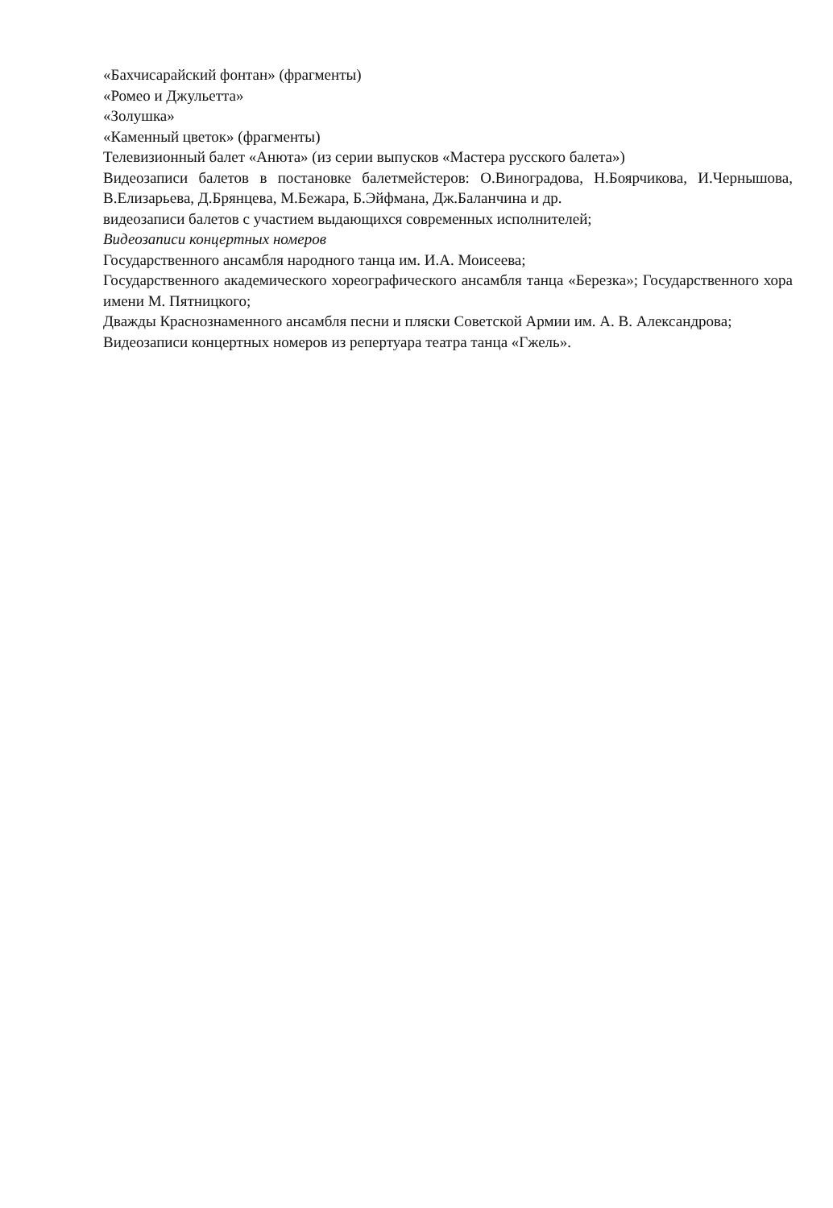«Бахчисарайский фонтан» (фрагменты)
«Ромео и Джульетта»
«Золушка»
«Каменный цветок» (фрагменты)
Телевизионный балет «Анюта» (из серии выпусков «Мастера русского балета»)
Видеозаписи балетов в постановке балетмейстеров: О.Виноградова, Н.Боярчикова, И.Чернышова, В.Елизарьева, Д.Брянцева, М.Бежара, Б.Эйфмана, Дж.Баланчина и др.
видеозаписи балетов с участием выдающихся современных исполнителей;
Видеозаписи концертных номеров
Государственного ансамбля народного танца им. И.А. Моисеева;
Государственного академического хореографического ансамбля танца «Березка»; Государственного хора имени М. Пятницкого;
Дважды Краснознаменного ансамбля песни и пляски Советской Армии им. А. В. Александрова;
Видеозаписи концертных номеров из репертуара театра танца «Гжель».